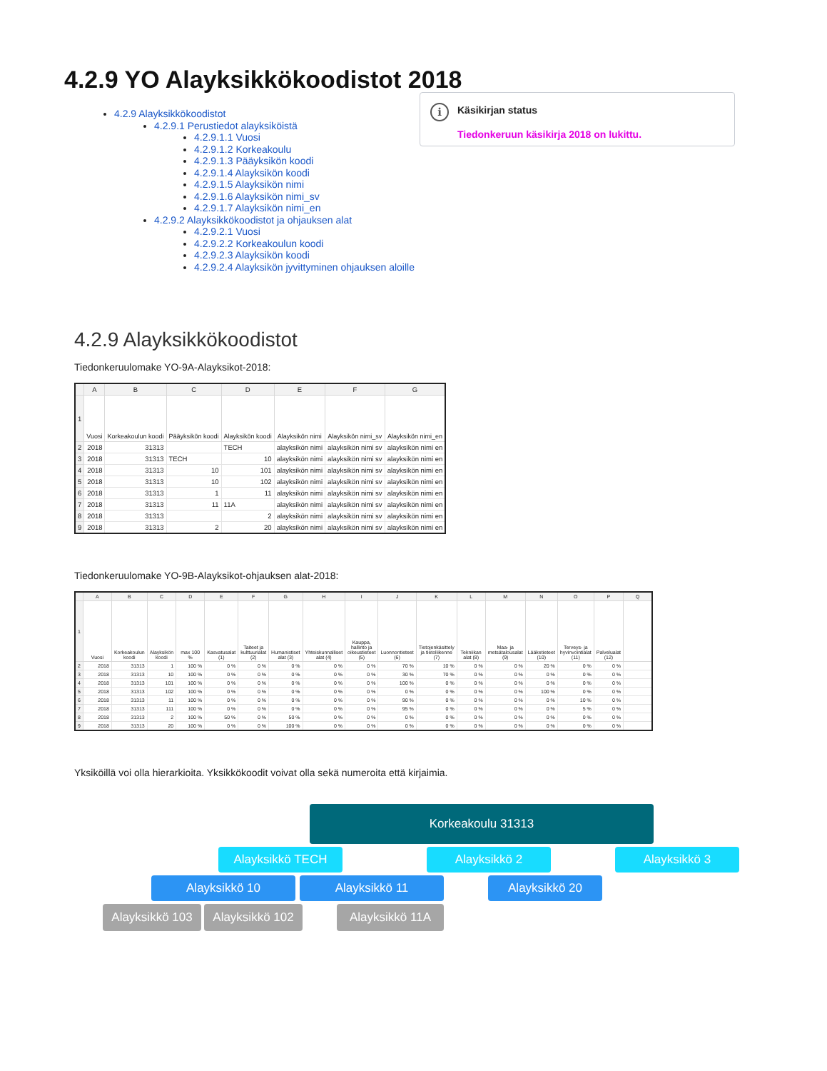4.2.9 YO Alayksikkökoodistot 2018
4.2.9 Alayksikkökoodistot
4.2.9.1 Perustiedot alayksiköistä
4.2.9.1.1 Vuosi
4.2.9.1.2 Korkeakoulu
4.2.9.1.3 Pääyksikön koodi
4.2.9.1.4 Alayksikön koodi
4.2.9.1.5 Alayksikön nimi
4.2.9.1.6 Alayksikön nimi_sv
4.2.9.1.7 Alayksikön nimi_en
4.2.9.2 Alayksikkökoodistot ja ohjauksen alat
4.2.9.2.1 Vuosi
4.2.9.2.2 Korkeakoulun koodi
4.2.9.2.3 Alayksikön koodi
4.2.9.2.4 Alayksikön jyvittyminen ohjauksen aloille
i
Käsikirjan status
Tiedonkeruun käsikirja 2018 on lukittu.
4.2.9 Alayksikkökoodistot
Tiedonkeruulomake YO-9A-Alayksikot-2018:
| | A | B | C | D | E | F | G |
| --- | --- | --- | --- | --- | --- | --- | --- |
| 1 | Vuosi | Korkeakoulun koodi | Pääyksikön koodi | Alayksikön koodi | Alayksikön nimi | Alayksikön nimi_sv | Alayksikön nimi_en |
| 2 | 2018 | 31313 | | TECH | alayksikön nimi | alayksikön nimi sv | alayksikön nimi en |
| 3 | 2018 | 31313 | TECH | 10 | alayksikön nimi | alayksikön nimi sv | alayksikön nimi en |
| 4 | 2018 | 31313 | 10 | 101 | alayksikön nimi | alayksikön nimi sv | alayksikön nimi en |
| 5 | 2018 | 31313 | 10 | 102 | alayksikön nimi | alayksikön nimi sv | alayksikön nimi en |
| 6 | 2018 | 31313 | 1 | 11 | alayksikön nimi | alayksikön nimi sv | alayksikön nimi en |
| 7 | 2018 | 31313 | 11 | 11A | alayksikön nimi | alayksikön nimi sv | alayksikön nimi en |
| 8 | 2018 | 31313 | | 2 | alayksikön nimi | alayksikön nimi sv | alayksikön nimi en |
| 9 | 2018 | 31313 | 2 | 20 | alayksikön nimi | alayksikön nimi sv | alayksikön nimi en |
Tiedonkeruulomake YO-9B-Alayksikot-ohjauksen alat-2018:
| | A | B | C | D | E | F | G | H | I | J | K | L | M | N | O | P | Q |
| --- | --- | --- | --- | --- | --- | --- | --- | --- | --- | --- | --- | --- | --- | --- | --- | --- | --- |
| 1 | Vuosi | Korkeakoulun koodi | Alayksikön koodi | max 100 % | Kasvatusalat (1) | Taiteet ja kulttuurialat (2) | Humanistiset alat (3) | Yhteiskunnalliset alat (4) | Kauppa, hallinto ja oikeustieteet (5) | Luonnontieteet (6) | Tietojenkäsittely ja tietoliikenne (7) | Tekniikan alat (8) | Maa- ja metsätalousalat (9) | Lääketieteet (10) | Terveys- ja hyvinvointialat (11) | Palvelualat (12) | |
| 2 | 2018 | 31313 | 1 | 100 % | 0 % | 0 % | 0 % | 0 % | 0 % | 70 % | 10 % | 0 % | 0 % | 20 % | 0 % | 0 % | |
| 3 | 2018 | 31313 | 10 | 100 % | 0 % | 0 % | 0 % | 0 % | 0 % | 30 % | 70 % | 0 % | 0 % | 0 % | 0 % | 0 % | |
| 4 | 2018 | 31313 | 101 | 100 % | 0 % | 0 % | 0 % | 0 % | 0 % | 100 % | 0 % | 0 % | 0 % | 0 % | 0 % | 0 % | |
| 5 | 2018 | 31313 | 102 | 100 % | 0 % | 0 % | 0 % | 0 % | 0 % | 0 % | 0 % | 0 % | 0 % | 100 % | 0 % | 0 % | |
| 6 | 2018 | 31313 | 11 | 100 % | 0 % | 0 % | 0 % | 0 % | 0 % | 90 % | 0 % | 0 % | 0 % | 0 % | 10 % | 0 % | |
| 7 | 2018 | 31313 | 111 | 100 % | 0 % | 0 % | 0 % | 0 % | 0 % | 95 % | 0 % | 0 % | 0 % | 0 % | 5 % | 0 % | |
| 8 | 2018 | 31313 | 2 | 100 % | 50 % | 0 % | 50 % | 0 % | 0 % | 0 % | 0 % | 0 % | 0 % | 0 % | 0 % | 0 % | |
| 9 | 2018 | 31313 | 20 | 100 % | 0 % | 0 % | 100 % | 0 % | 0 % | 0 % | 0 % | 0 % | 0 % | 0 % | 0 % | 0 % | |
Yksiköillä voi olla hierarkioita. Yksikkökoodit voivat olla sekä numeroita että kirjaimia.
Korkeakoulu 31313
Alayksikkö TECH Alayksikkö 2 Alayksikkö 3
Alayksikkö 10 Alayksikkö 11 Alayksikkö 20
Alayksikkö 103
Alayksikkö 102
Alayksikkö 11A